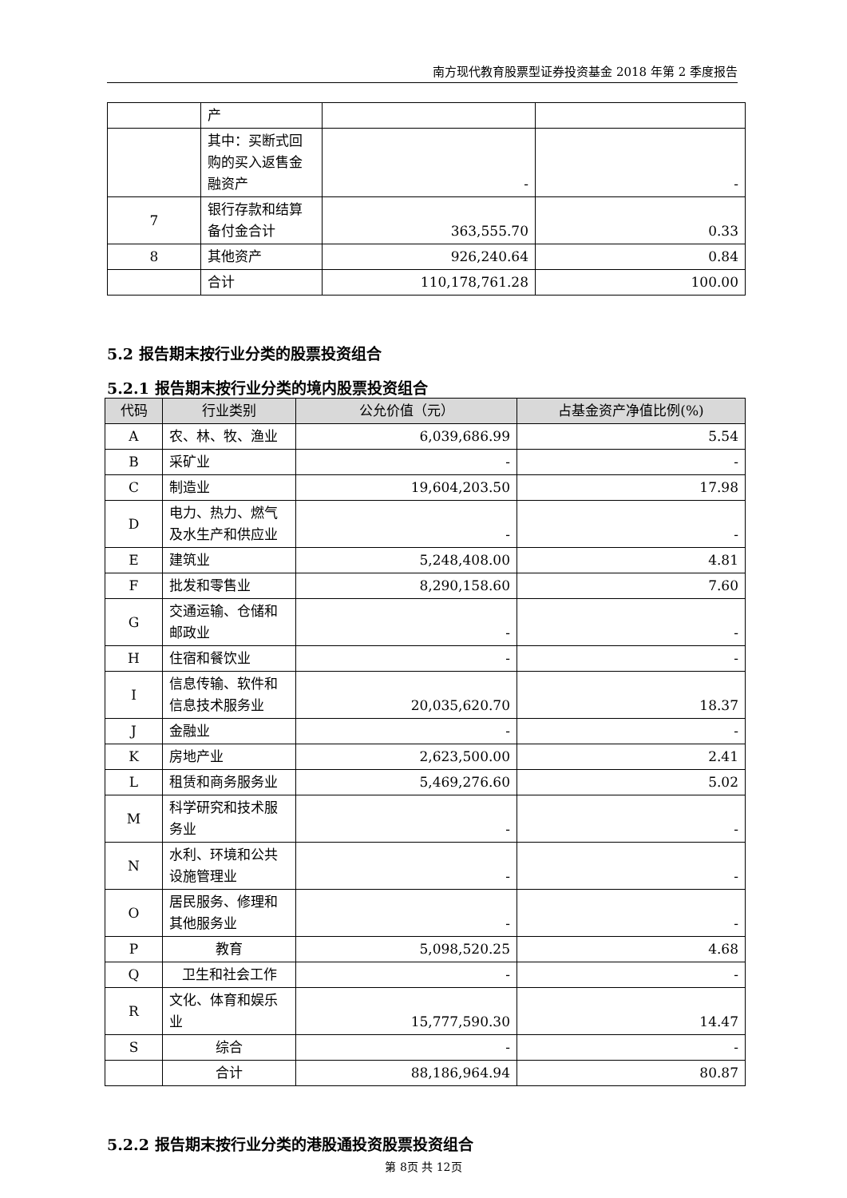南方现代教育股票型证券投资基金 2018 年第 2 季度报告
| | 产 | | |
| | 其中：买断式回购的买入返售金融资产 | - | - |
| 7 | 银行存款和结算备付金合计 | 363,555.70 | 0.33 |
| 8 | 其他资产 | 926,240.64 | 0.84 |
| | 合计 | 110,178,761.28 | 100.00 |
5.2 报告期末按行业分类的股票投资组合
5.2.1 报告期末按行业分类的境内股票投资组合
| 代码 | 行业类别 | 公允价值（元） | 占基金资产净值比例(%) |
| --- | --- | --- | --- |
| A | 农、林、牧、渔业 | 6,039,686.99 | 5.54 |
| B | 采矿业 | - | - |
| C | 制造业 | 19,604,203.50 | 17.98 |
| D | 电力、热力、燃气及水生产和供应业 | - | - |
| E | 建筑业 | 5,248,408.00 | 4.81 |
| F | 批发和零售业 | 8,290,158.60 | 7.60 |
| G | 交通运输、仓储和邮政业 | - | - |
| H | 住宿和餐饮业 | - | - |
| I | 信息传输、软件和信息技术服务业 | 20,035,620.70 | 18.37 |
| J | 金融业 | - | - |
| K | 房地产业 | 2,623,500.00 | 2.41 |
| L | 租赁和商务服务业 | 5,469,276.60 | 5.02 |
| M | 科学研究和技术服务业 | - | - |
| N | 水利、环境和公共设施管理业 | - | - |
| O | 居民服务、修理和其他服务业 | - | - |
| P | 教育 | 5,098,520.25 | 4.68 |
| Q | 卫生和社会工作 | - | - |
| R | 文化、体育和娱乐业 | 15,777,590.30 | 14.47 |
| S | 综合 | - | - |
| | 合计 | 88,186,964.94 | 80.87 |
5.2.2 报告期末按行业分类的港股通投资股票投资组合
第 8页 共 12页